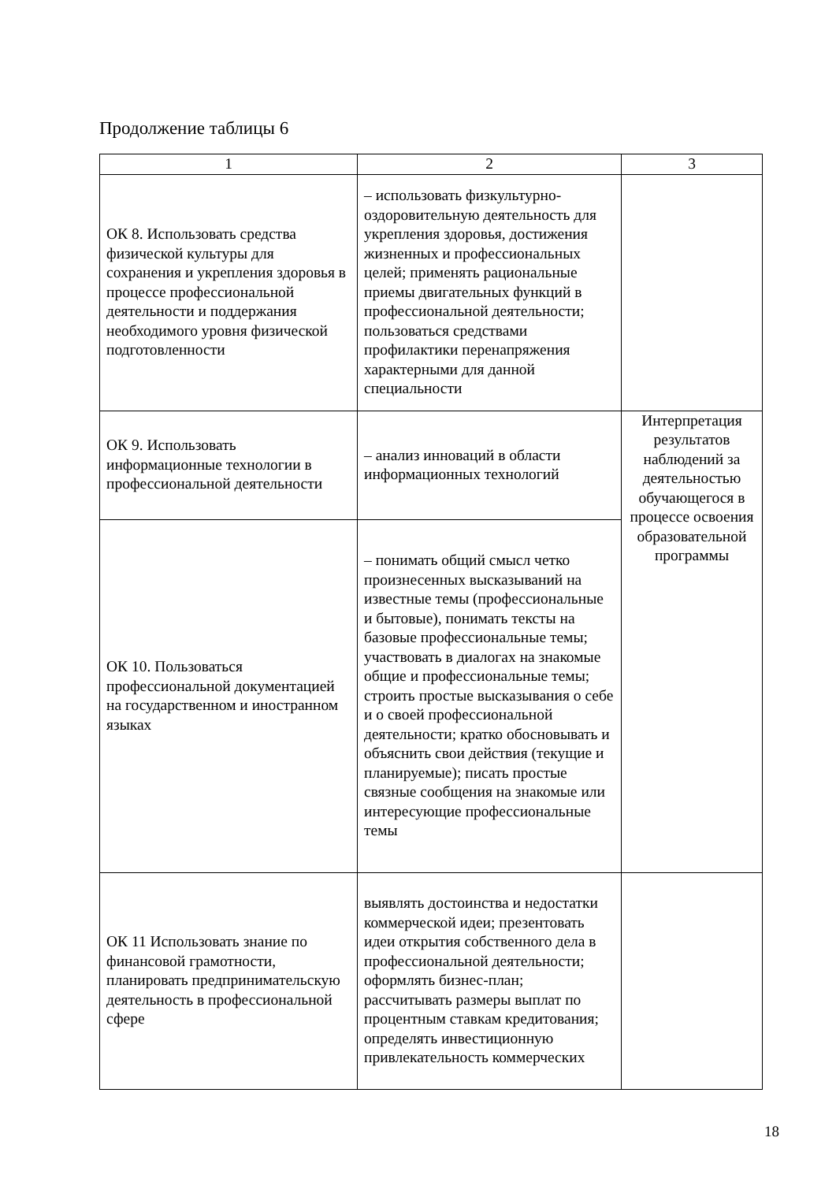Продолжение таблицы 6
| 1 | 2 | 3 |
| --- | --- | --- |
| ОК 8. Использовать средства физической культуры для сохранения и укрепления здоровья в процессе профессиональной деятельности и поддержания необходимого уровня физической подготовленности | – использовать физкультурно-оздоровительную деятельность для укрепления здоровья, достижения жизненных и профессиональных целей; применять рациональные приемы двигательных функций в профессиональной деятельности; пользоваться средствами профилактики перенапряжения характерными для данной специальности | |
| ОК 9. Использовать информационные технологии в профессиональной деятельности | – анализ инноваций в области информационных технологий | Интерпретация результатов наблюдений за деятельностью обучающегося в процессе освоения образовательной программы |
| ОК 10. Пользоваться профессиональной документацией на государственном и иностранном языках | – понимать общий смысл четко произнесенных высказываний на известные темы (профессиональные и бытовые), понимать тексты на базовые профессиональные темы; участвовать в диалогах на знакомые общие и профессиональные темы; строить простые высказывания о себе и о своей профессиональной деятельности; кратко обосновывать и объяснить свои действия (текущие и планируемые); писать простые связные сообщения на знакомые или интересующие профессиональные темы | |
| ОК 11 Использовать знание по финансовой грамотности, планировать предпринимательскую деятельность в профессиональной сфере | выявлять достоинства и недостатки коммерческой идеи; презентовать идеи открытия собственного дела в профессиональной деятельности; оформлять бизнес-план; рассчитывать размеры выплат по процентным ставкам кредитования; определять инвестиционную привлекательность коммерческих | |
18